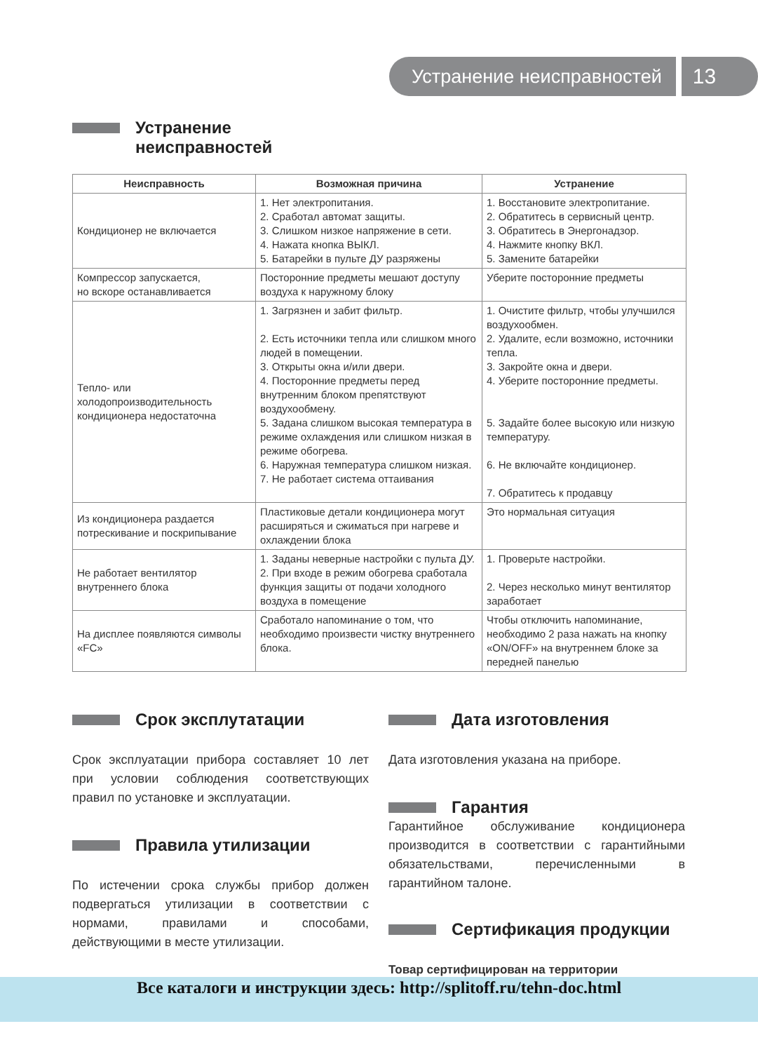Устранение неисправностей 13
Устранение
неисправностей
| Неисправность | Возможная причина | Устранение |
| --- | --- | --- |
| Кондиционер не включается | 1. Нет электропитания. 2. Сработал автомат защиты. 3. Слишком низкое напряжение в сети. 4. Нажата кнопка ВЫКЛ. 5. Батарейки в пульте ДУ разряжены | 1. Восстановите электропитание. 2. Обратитесь в сервисный центр. 3. Обратитесь в Энергонадзор. 4. Нажмите кнопку ВКЛ. 5. Замените батарейки |
| Компрессор запускается, но вскоре останавливается | Посторонние предметы мешают доступу воздуха к наружному блоку | Уберите посторонние предметы |
| Тепло- или холодопроизводительность кондиционера недостаточна | 1. Загрязнен и забит фильтр. 2. Есть источники тепла или слишком много людей в помещении. 3. Открыты окна и/или двери. 4. Посторонние предметы перед внутренним блоком препятствуют воздухообмену. 5. Задана слишком высокая температура в режиме охлаждения или слишком низкая в режиме обогрева. 6. Наружная температура слишком низкая. 7. Не работает система оттаивания | 1. Очистите фильтр, чтобы улучшился воздухообмен. 2. Удалите, если возможно, источники тепла. 3. Закройте окна и двери. 4. Уберите посторонние предметы. 5. Задайте более высокую или низкую температуру. 6. Не включайте кондиционер. 7. Обратитесь к продавцу |
| Из кондиционера раздается потрескивание и поскрипывание | Пластиковые детали кондиционера могут расширяться и сжиматься при нагреве и охлаждении блока | Это нормальная ситуация |
| Не работает вентилятор внутреннего блока | 1. Заданы неверные настройки с пульта ДУ. 2. При входе в режим обогрева сработала функция защиты от подачи холодного воздуха в помещение | 1. Проверьте настройки. 2. Через несколько минут вентилятор заработает |
| На дисплее появляются символы «FC» | Сработало напоминание о том, что необходимо произвести чистку внутреннего блока. | Чтобы отключить напоминание, необходимо 2 раза нажать на кнопку «ON/OFF» на внутреннем блоке за передней панелью |
Срок эксплутатации
Срок эксплуатации прибора составляет 10 лет при условии соблюдения соответствующих правил по установке и эксплуатации.
Правила утилизации
По истечении срока службы прибор должен подвергаться утилизации в соответствии с нормами, правилами и способами, действующими в месте утилизации.
Дата изготовления
Дата изготовления указана на приборе.
Гарантия
Гарантийное обслуживание кондиционера производится в соответствии с гарантийными обязательствами, перечисленными в гарантийном талоне.
Сертификация продукции
Товар сертифицирован на территории
Все каталоги и инструкции здесь: http://splitoff.ru/tehn-doc.html